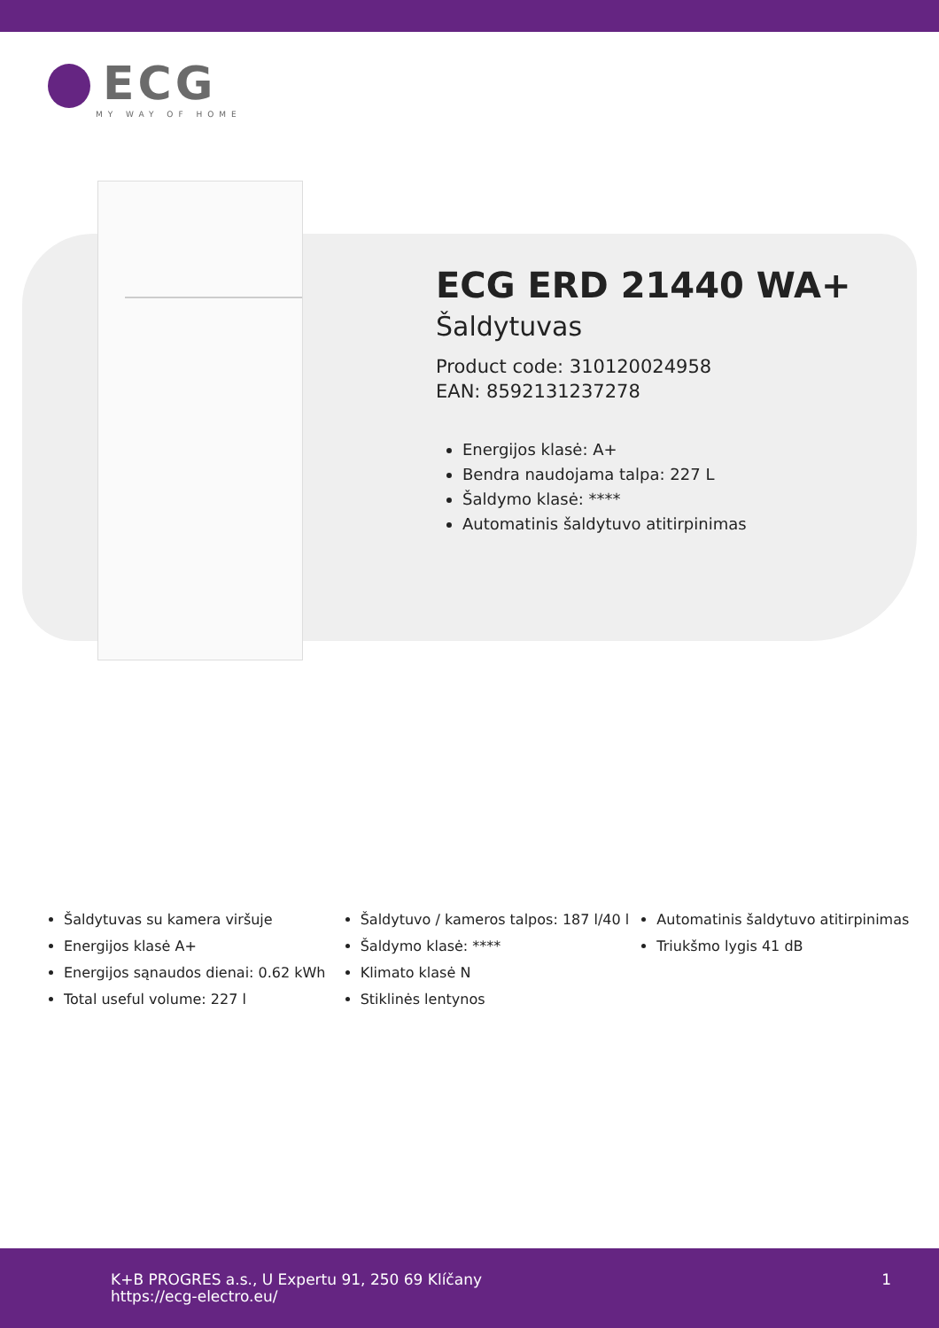ECG
MY WAY OF HOME
ECG ERD 21440 WA+
Šaldytuvas
Product code: 310120024958
EAN: 8592131237278
Energijos klasė: A+
Bendra naudojama talpa: 227 L
Šaldymo klasė: ****
Automatinis šaldytuvo atitirpinimas
Šaldytuvas su kamera viršuje
Energijos klasė A+
Energijos sąnaudos dienai: 0.62 kWh
Total useful volume: 227 l
Šaldytuvo / kameros talpos: 187 l/40 l
Šaldymo klasė: ****
Klimato klasė N
Stiklinės lentynos
Automatinis šaldytuvo atitirpinimas
Triukšmo lygis 41 dB
K+B PROGRES a.s., U Expertu 91, 250 69 Klíčany
https://ecg-electro.eu/
1